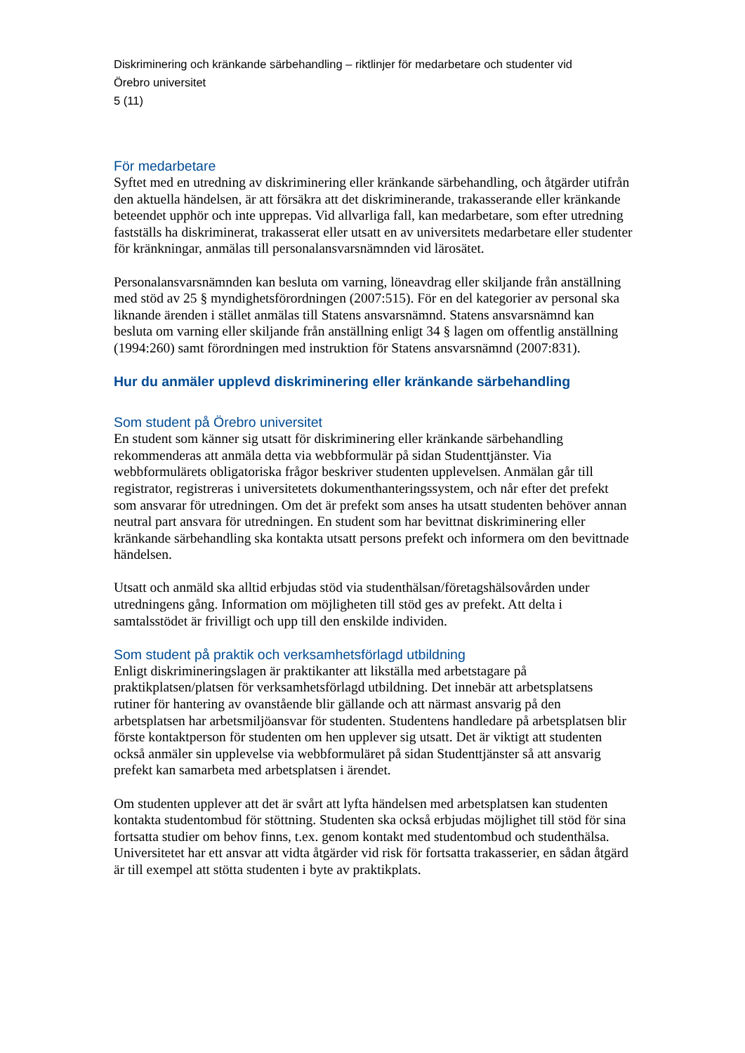Diskriminering och kränkande särbehandling – riktlinjer för medarbetare och studenter vid
Örebro universitet
5 (11)
För medarbetare
Syftet med en utredning av diskriminering eller kränkande särbehandling, och åtgärder utifrån den aktuella händelsen, är att försäkra att det diskriminerande, trakasserande eller kränkande beteendet upphör och inte upprepas. Vid allvarliga fall, kan medarbetare, som efter utredning fastställs ha diskriminerat, trakasserat eller utsatt en av universitets medarbetare eller studenter för kränkningar, anmälas till personalansvarsnämnden vid lärosätet.
Personalansvarsnämnden kan besluta om varning, löneavdrag eller skiljande från anställning med stöd av 25 § myndighetsförordningen (2007:515). För en del kategorier av personal ska liknande ärenden i stället anmälas till Statens ansvarsnämnd. Statens ansvarsnämnd kan besluta om varning eller skiljande från anställning enligt 34 § lagen om offentlig anställning (1994:260) samt förordningen med instruktion för Statens ansvarsnämnd (2007:831).
Hur du anmäler upplevd diskriminering eller kränkande särbehandling
Som student på Örebro universitet
En student som känner sig utsatt för diskriminering eller kränkande särbehandling rekommenderas att anmäla detta via webbformulär på sidan Studenttjänster. Via webbformulärets obligatoriska frågor beskriver studenten upplevelsen. Anmälan går till registrator, registreras i universitetets dokumenthanteringssystem, och når efter det prefekt som ansvarar för utredningen. Om det är prefekt som anses ha utsatt studenten behöver annan neutral part ansvara för utredningen. En student som har bevittnat diskriminering eller kränkande särbehandling ska kontakta utsatt persons prefekt och informera om den bevittnade händelsen.
Utsatt och anmäld ska alltid erbjudas stöd via studenthälsan/företagshälsovården under utredningens gång. Information om möjligheten till stöd ges av prefekt. Att delta i samtalsstödet är frivilligt och upp till den enskilde individen.
Som student på praktik och verksamhetsförlagd utbildning
Enligt diskrimineringslagen är praktikanter att likställa med arbetstagare på praktikplatsen/platsen för verksamhetsförlagd utbildning. Det innebär att arbetsplatsens rutiner för hantering av ovanstående blir gällande och att närmast ansvarig på den arbetsplatsen har arbetsmiljöansvar för studenten. Studentens handledare på arbetsplatsen blir förste kontaktperson för studenten om hen upplever sig utsatt. Det är viktigt att studenten också anmäler sin upplevelse via webbformuläret på sidan Studenttjänster så att ansvarig prefekt kan samarbeta med arbetsplatsen i ärendet.
Om studenten upplever att det är svårt att lyfta händelsen med arbetsplatsen kan studenten kontakta studentombud för stöttning. Studenten ska också erbjudas möjlighet till stöd för sina fortsatta studier om behov finns, t.ex. genom kontakt med studentombud och studenthälsa. Universitetet har ett ansvar att vidta åtgärder vid risk för fortsatta trakasserier, en sådan åtgärd är till exempel att stötta studenten i byte av praktikplats.